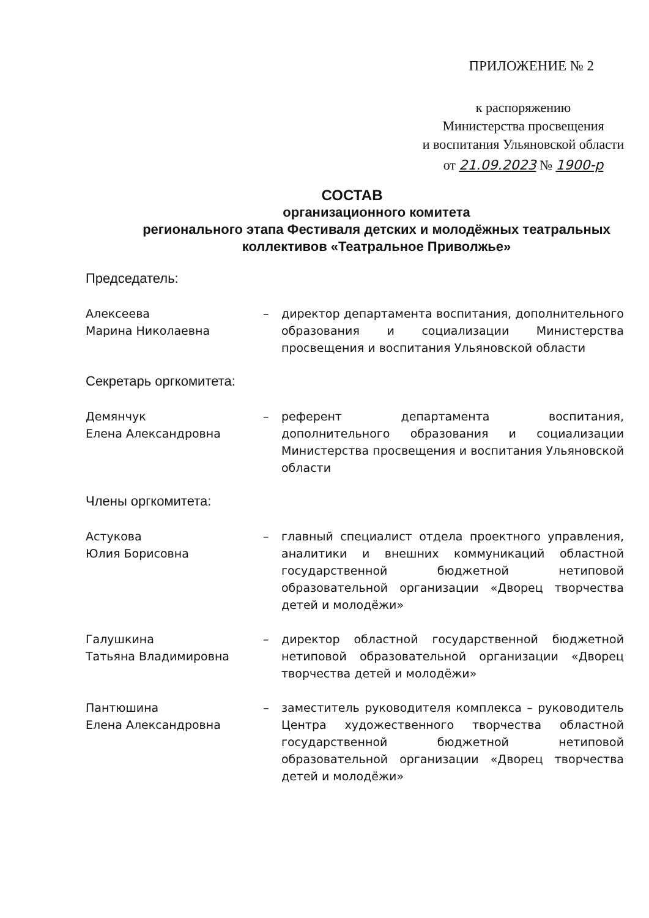ПРИЛОЖЕНИЕ № 2
к распоряжению
Министерства просвещения
и воспитания Ульяновской области
от 21.09.2023 № 1900-р
СОСТАВ
организационного комитета
регионального этапа Фестиваля детских и молодёжных театральных коллективов «Театральное Приволжье»
Председатель:
Алексеева
Марина Николаевна
– директор департамента воспитания, дополнительного образования и социализации Министерства просвещения и воспитания Ульяновской области
Секретарь оргкомитета:
Демянчук
Елена Александровна
– референт департамента воспитания, дополнительного образования и социализации Министерства просвещения и воспитания Ульяновской области
Члены оргкомитета:
Астукова
Юлия Борисовна
– главный специалист отдела проектного управления, аналитики и внешних коммуникаций областной государственной бюджетной нетиповой образовательной организации «Дворец творчества детей и молодёжи»
Галушкина
Татьяна Владимировна
– директор областной государственной бюджетной нетиповой образовательной организации «Дворец творчества детей и молодёжи»
Пантюшина
Елена Александровна
– заместитель руководителя комплекса – руководитель Центра художественного творчества областной государственной бюджетной нетиповой образовательной организации «Дворец творчества детей и молодёжи»